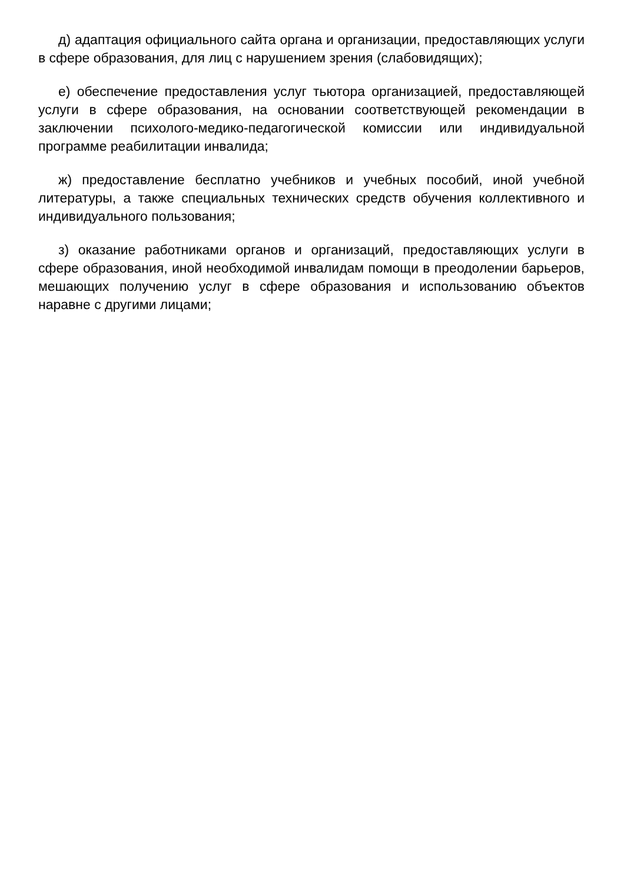д) адаптация официального сайта органа и организации, предоставляющих услуги в сфере образования, для лиц с нарушением зрения (слабовидящих);
е) обеспечение предоставления услуг тьютора организацией, предоставляющей услуги в сфере образования, на основании соответствующей рекомендации в заключении психолого-медико-педагогической комиссии или индивидуальной программе реабилитации инвалида;
ж) предоставление бесплатно учебников и учебных пособий, иной учебной литературы, а также специальных технических средств обучения коллективного и индивидуального пользования;
з) оказание работниками органов и организаций, предоставляющих услуги в сфере образования, иной необходимой инвалидам помощи в преодолении барьеров, мешающих получению услуг в сфере образования и использованию объектов наравне с другими лицами;